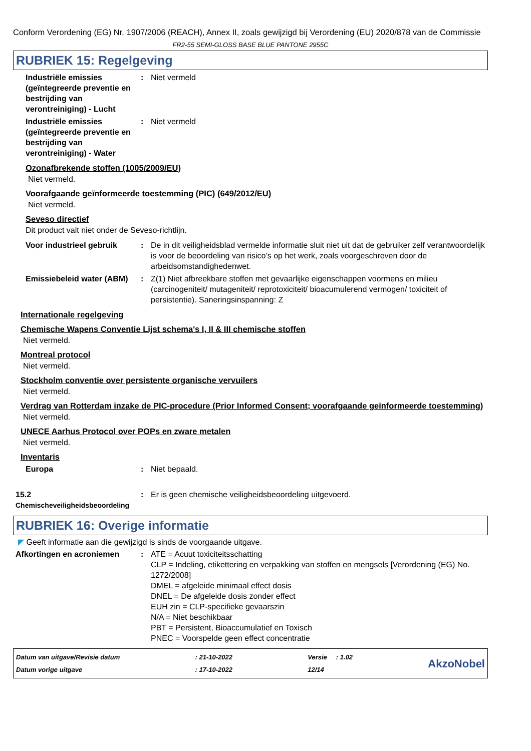Conform Verordening (EG) Nr. 1907/2006 (REACH), Annex II, zoals gewijzigd bij Verordening (EU) 2020/878 van de Commissie
FR2-55 SEMI-GLOSS BASE BLUE PANTONE 2955C
RUBRIEK 15: Regelgeving
Industriële emissies (geïntegreerde preventie en bestrijding van verontreiniging) - Lucht
: Niet vermeld
Industriële emissies (geïntegreerde preventie en bestrijding van verontreiniging) - Water
: Niet vermeld
Ozonafbrekende stoffen (1005/2009/EU)
Niet vermeld.
Voorafgaande geïnformeerde toestemming (PIC) (649/2012/EU)
Niet vermeld.
Seveso directief
Dit product valt niet onder de Seveso-richtlijn.
Voor industrieel gebruik
: De in dit veiligheidsblad vermelde informatie sluit niet uit dat de gebruiker zelf verantwoordelijk is voor de beoordeling van risico’s op het werk, zoals voorgeschreven door de arbeidsomstandighedenwet.
Emissiebeleid water (ABM)
: Z(1) Niet afbreekbare stoffen met gevaarlijke eigenschappen voormens en milieu (carcinogeniteit/ mutageniteit/ reprotoxiciteit/ bioacumulerend vermogen/ toxiciteit of persistentie). Saneringsinspanning: Z
Internationale regelgeving
Chemische Wapens Conventie Lijst schema's I, II & III chemische stoffen
Niet vermeld.
Montreal protocol
Niet vermeld.
Stockholm conventie over persistente organische vervuilers
Niet vermeld.
Verdrag van Rotterdam inzake de PIC-procedure (Prior Informed Consent; voorafgaande geïnformeerde toestemming)
Niet vermeld.
UNECE Aarhus Protocol over POPs en zware metalen
Niet vermeld.
Inventaris
Europa : Niet bepaald.
15.2
Chemischeveiligheidsbeoordeling
: Er is geen chemische veiligheidsbeoordeling uitgevoerd.
RUBRIEK 16: Overige informatie
◤ Geeft informatie aan die gewijzigd is sinds de voorgaande uitgave.
Afkortingen en acroniemen : ATE = Acuut toxiciteitsschatting
CLP = Indeling, etikettering en verpakking van stoffen en mengsels [Verordening (EG) No. 1272/2008]
DMEL = afgeleide minimaal effect dosis
DNEL = De afgeleide dosis zonder effect
EUH zin = CLP-specifieke gevaarszin
N/A = Niet beschikbaar
PBT = Persistent, Bioaccumulatief en Toxisch
PNEC = Voorspelde geen effect concentratie
Datum van uitgave/Revisie datum
Datum vorige uitgave
: 21-10-2022
: 17-10-2022
Versie : 1.02
12/14
AkzoNobel